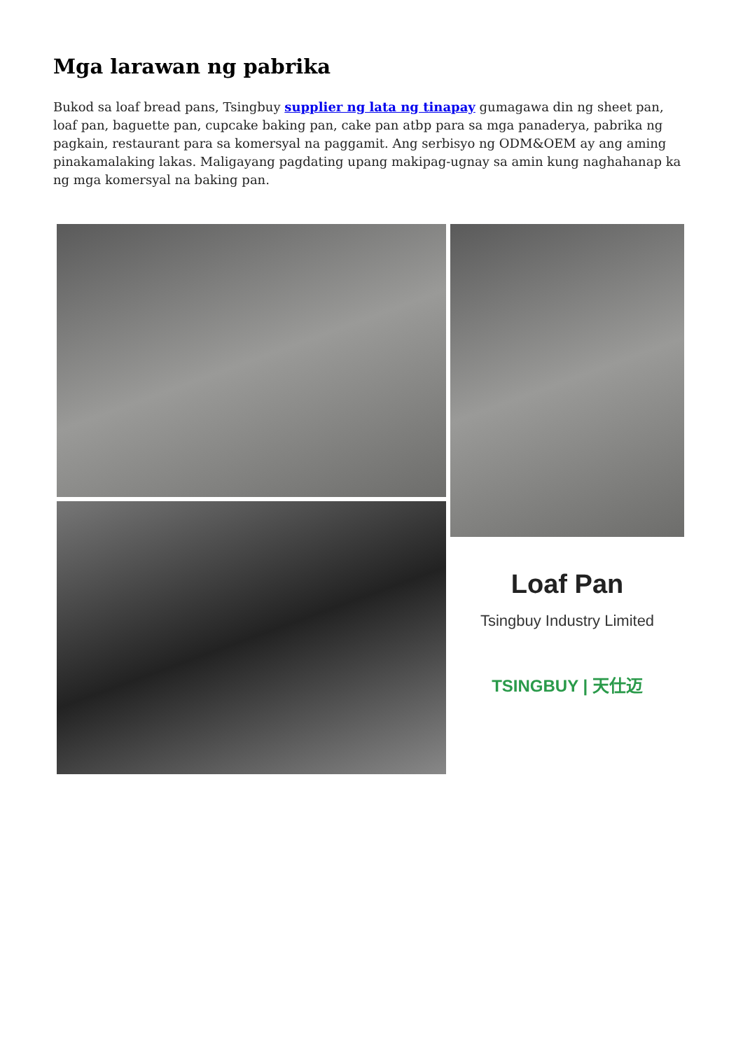Mga larawan ng pabrika
Bukod sa loaf bread pans, Tsingbuy supplier ng lata ng tinapay gumagawa din ng sheet pan, loaf pan, baguette pan, cupcake baking pan, cake pan atbp para sa mga panaderya, pabrika ng pagkain, restaurant para sa komersyal na paggamit. Ang serbisyo ng ODM&OEM ay ang aming pinakamalaking lakas. Maligayang pagdating upang makipag-ugnay sa amin kung naghahanap ka ng mga komersyal na baking pan.
Loaf Pan
Tsingbuy Industry Limited
TSINGBUY | 天仕迈